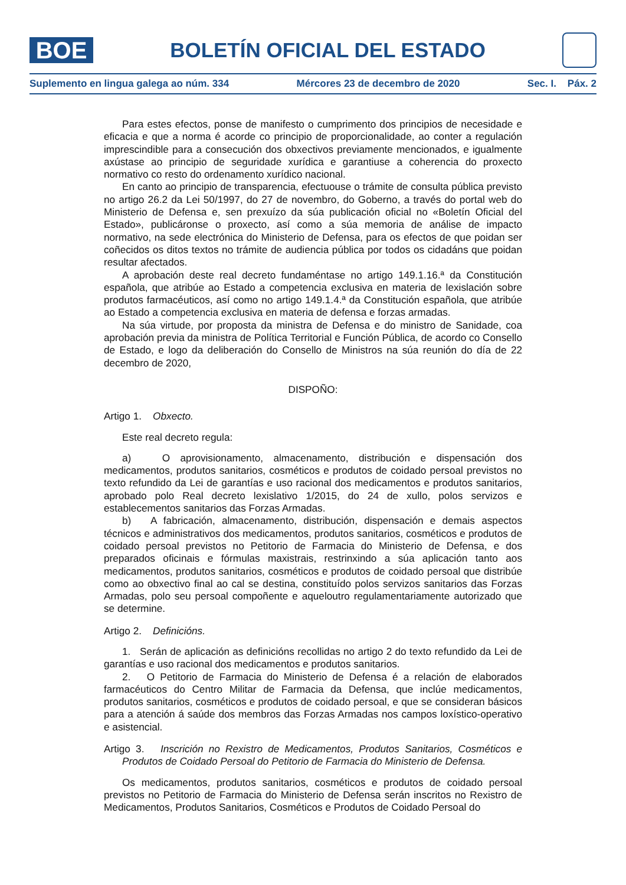BOE
BOLETÍN OFICIAL DEL ESTADO
Suplemento en lingua galega ao núm. 334 Mércores 23 de decembro de 2020 Sec. I. Páx. 2
Para estes efectos, ponse de manifesto o cumprimento dos principios de necesidade e eficacia e que a norma é acorde co principio de proporcionalidade, ao conter a regulación imprescindible para a consecución dos obxectivos previamente mencionados, e igualmente axústase ao principio de seguridade xurídica e garantiuse a coherencia do proxecto normativo co resto do ordenamento xurídico nacional.
En canto ao principio de transparencia, efectuouse o trámite de consulta pública previsto no artigo 26.2 da Lei 50/1997, do 27 de novembro, do Goberno, a través do portal web do Ministerio de Defensa e, sen prexuízo da súa publicación oficial no «Boletín Oficial del Estado», publicáronse o proxecto, así como a súa memoria de análise de impacto normativo, na sede electrónica do Ministerio de Defensa, para os efectos de que poidan ser coñecidos os ditos textos no trámite de audiencia pública por todos os cidadáns que poidan resultar afectados.
A aprobación deste real decreto fundaméntase no artigo 149.1.16.ª da Constitución española, que atribúe ao Estado a competencia exclusiva en materia de lexislación sobre produtos farmacéuticos, así como no artigo 149.1.4.ª da Constitución española, que atribúe ao Estado a competencia exclusiva en materia de defensa e forzas armadas.
Na súa virtude, por proposta da ministra de Defensa e do ministro de Sanidade, coa aprobación previa da ministra de Política Territorial e Función Pública, de acordo co Consello de Estado, e logo da deliberación do Consello de Ministros na súa reunión do día de 22 decembro de 2020,
DISPOÑO:
Artigo 1. Obxecto.
Este real decreto regula:
a) O aprovisionamento, almacenamento, distribución e dispensación dos medicamentos, produtos sanitarios, cosméticos e produtos de coidado persoal previstos no texto refundido da Lei de garantías e uso racional dos medicamentos e produtos sanitarios, aprobado polo Real decreto lexislativo 1/2015, do 24 de xullo, polos servizos e establecementos sanitarios das Forzas Armadas.
b) A fabricación, almacenamento, distribución, dispensación e demais aspectos técnicos e administrativos dos medicamentos, produtos sanitarios, cosméticos e produtos de coidado persoal previstos no Petitorio de Farmacia do Ministerio de Defensa, e dos preparados oficinais e fórmulas maxistrais, restrinxindo a súa aplicación tanto aos medicamentos, produtos sanitarios, cosméticos e produtos de coidado persoal que distribúe como ao obxectivo final ao cal se destina, constituído polos servizos sanitarios das Forzas Armadas, polo seu persoal compoñente e aqueloutro regulamentariamente autorizado que se determine.
Artigo 2. Definicións.
1. Serán de aplicación as definicións recollidas no artigo 2 do texto refundido da Lei de garantías e uso racional dos medicamentos e produtos sanitarios.
2. O Petitorio de Farmacia do Ministerio de Defensa é a relación de elaborados farmacéuticos do Centro Militar de Farmacia da Defensa, que inclúe medicamentos, produtos sanitarios, cosméticos e produtos de coidado persoal, e que se consideran básicos para a atención á saúde dos membros das Forzas Armadas nos campos loxístico-operativo e asistencial.
Artigo 3. Inscrición no Rexistro de Medicamentos, Produtos Sanitarios, Cosméticos e Produtos de Coidado Persoal do Petitorio de Farmacia do Ministerio de Defensa.
Os medicamentos, produtos sanitarios, cosméticos e produtos de coidado persoal previstos no Petitorio de Farmacia do Ministerio de Defensa serán inscritos no Rexistro de Medicamentos, Produtos Sanitarios, Cosméticos e Produtos de Coidado Persoal do